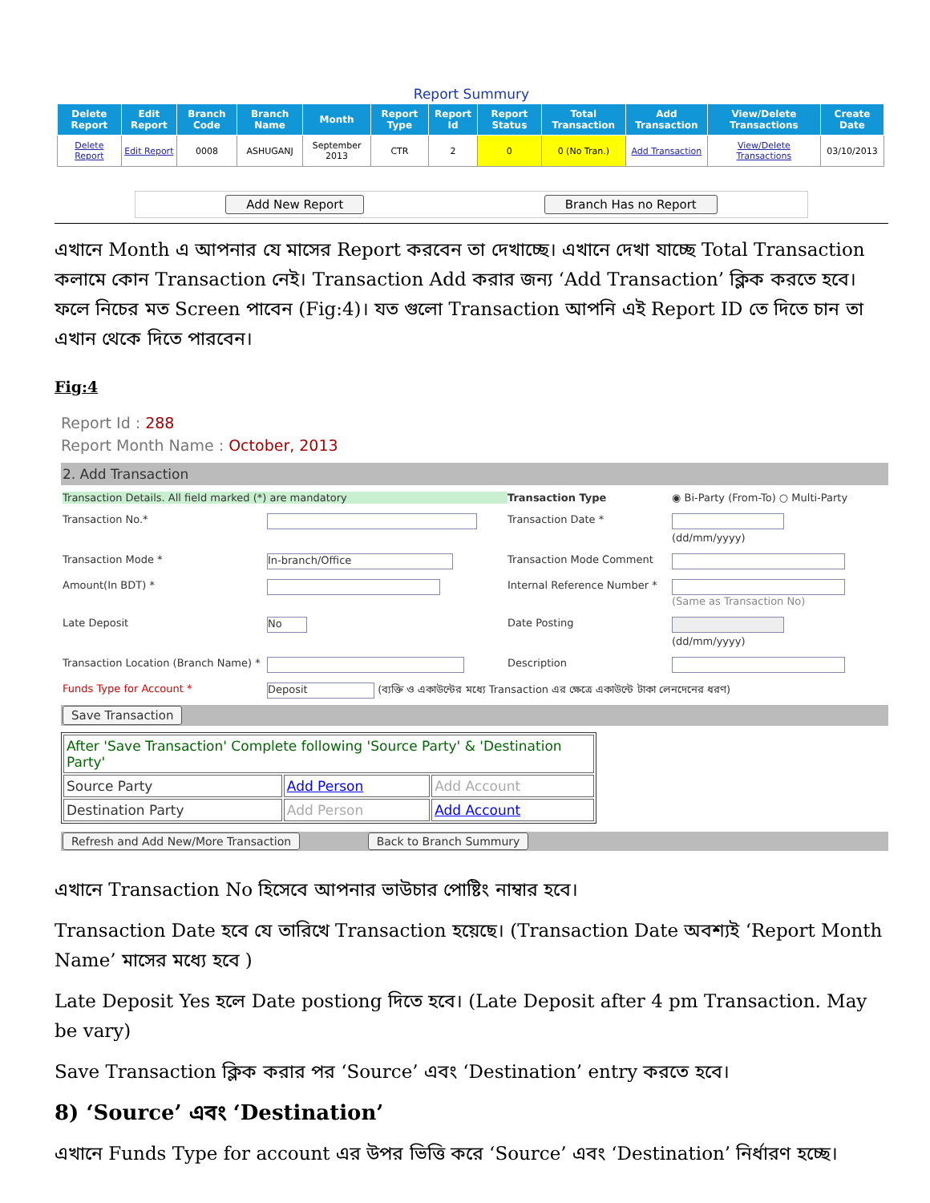Report Summury
| Delete Report | Edit Report | Branch Code | Branch Name | Month | Report Type | Report Id | Report Status | Total Transaction | Add Transaction | View/Delete Transactions | Create Date |
| --- | --- | --- | --- | --- | --- | --- | --- | --- | --- | --- | --- |
| Delete Report | Edit Report | 0008 | ASHUGANJ | September 2013 | CTR | 2 | 0 | 0 (No Tran.) | Add Transaction | View/Delete Transactions | 03/10/2013 |
Add New Report Branch Has no Report
এখানে Month এ আপনার যে মাসের Report করবেন তা দেখাচ্ছে। এখানে দেখা যাচ্ছে Total Transaction কলামে কোন Transaction নেই। Transaction Add করার জন্য ‘Add Transaction’ ক্লিক করতে হবে। ফলে নিচের মত Screen পাবেন (Fig:4)। যত গুলো Transaction আপনি এই Report ID তে দিতে চান তা এখান থেকে দিতে পারবেন।
Fig:4
Report Id : 288
Report Month Name : October, 2013
2. Add Transaction
Transaction Details. All field marked (*) are mandatory
Transaction Type
◉ Bi-Party (From-To) ○ Multi-Party
Transaction No.*
Transaction Date *
(dd/mm/yyyy)
Transaction Mode *
In-branch/Office
Transaction Mode Comment
Amount(In BDT) *
Internal Reference Number *
(Same as Transaction No)
Late Deposit
No
Date Posting
(dd/mm/yyyy)
Transaction Location (Branch Name) *
Description
Funds Type for Account *
Deposit (ব্যক্তি ও একাউন্টের মধ্যে Transaction এর ক্ষেত্রে একাউন্টে টাকা লেনদেনের ধরণ)
Save Transaction
| After 'Save Transaction' Complete following 'Source Party' & 'Destination Party' | | |
| Source Party | Add Person | Add Account |
| Destination Party | Add Person | Add Account |
Refresh and Add New/More Transaction Back to Branch Summury
এখানে Transaction No হিসেবে আপনার ভাউচার পোষ্টিং নাম্বার হবে।
Transaction Date হবে যে তারিখে Transaction হয়েছে। (Transaction Date অবশ্যই ‘Report Month Name’ মাসের মধ্যে হবে )
Late Deposit Yes হলে Date postiong দিতে হবে। (Late Deposit after 4 pm Transaction. May be vary)
Save Transaction ক্লিক করার পর ‘Source’ এবং ‘Destination’ entry করতে হবে।
8) ‘Source’ এবং ‘Destination’
এখানে Funds Type for account এর উপর ভিত্তি করে ‘Source’ এবং ‘Destination’ নির্ধারণ হচ্ছে।